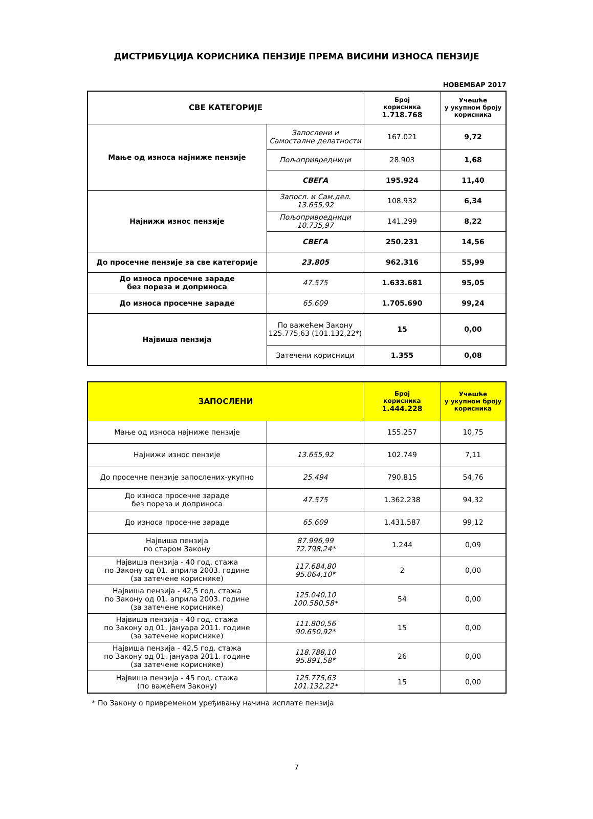ДИСТРИБУЦИЈА КОРИСНИКА ПЕНЗИЈЕ ПРЕМА ВИСИНИ ИЗНОСА ПЕНЗИЈЕ
НОВЕМБАР 2017
| СВЕ КАТЕГОРИЈЕ | | Број корисника 1.718.768 | Учешће у укупном броју корисника |
| --- | --- | --- | --- |
| Мање од износа најниже пензије | Запослени и Самосталне делатности | 167.021 | 9,72 |
| | Пољопривредници | 28.903 | 1,68 |
| | СВЕГА | 195.924 | 11,40 |
| Најнижи износ пензије | Запосл. и Сам.дел. 13.655,92 | 108.932 | 6,34 |
| | Пољопривредници 10.735,97 | 141.299 | 8,22 |
| | СВЕГА | 250.231 | 14,56 |
| До просечне пензије за све категорије | 23.805 | 962.316 | 55,99 |
| До износа просечне зараде без пореза и доприноса | 47.575 | 1.633.681 | 95,05 |
| До износа просечне зараде | 65.609 | 1.705.690 | 99,24 |
| Највиша пензија | По важећем Закону 125.775,63 (101.132,22*) | 15 | 0,00 |
| | Затечени корисници | 1.355 | 0,08 |
| ЗАПОСЛЕНИ | | Број корисника 1.444.228 | Учешће у укупном броју корисника |
| --- | --- | --- | --- |
| Мање од износа најниже пензије | | 155.257 | 10,75 |
| Најнижи износ пензије | 13.655,92 | 102.749 | 7,11 |
| До просечне пензије запослених-укупно | 25.494 | 790.815 | 54,76 |
| До износа просечне зараде без пореза и доприноса | 47.575 | 1.362.238 | 94,32 |
| До износа просечне зараде | 65.609 | 1.431.587 | 99,12 |
| Највиша пензија по старом Закону | 87.996,99 72.798,24* | 1.244 | 0,09 |
| Највиша пензија - 40 год. стажа по Закону од 01. априла 2003. године (за затечене кориснике) | 117.684,80 95.064,10* | 2 | 0,00 |
| Највиша пензија - 42,5 год. стажа по Закону од 01. априла 2003. године (за затечене кориснике) | 125.040,10 100.580,58* | 54 | 0,00 |
| Највиша пензија - 40 год. стажа по Закону од 01. јануара 2011. године (за затечене кориснике) | 111.800,56 90.650,92* | 15 | 0,00 |
| Највиша пензија - 42,5 год. стажа по Закону од 01. јануара 2011. године (за затечене кориснике) | 118.788,10 95.891,58* | 26 | 0,00 |
| Највиша пензија - 45 год. стажа (по важећем Закону) | 125.775,63 101.132,22* | 15 | 0,00 |
* По Закону о привременом уређивању начина исплате пензија
7